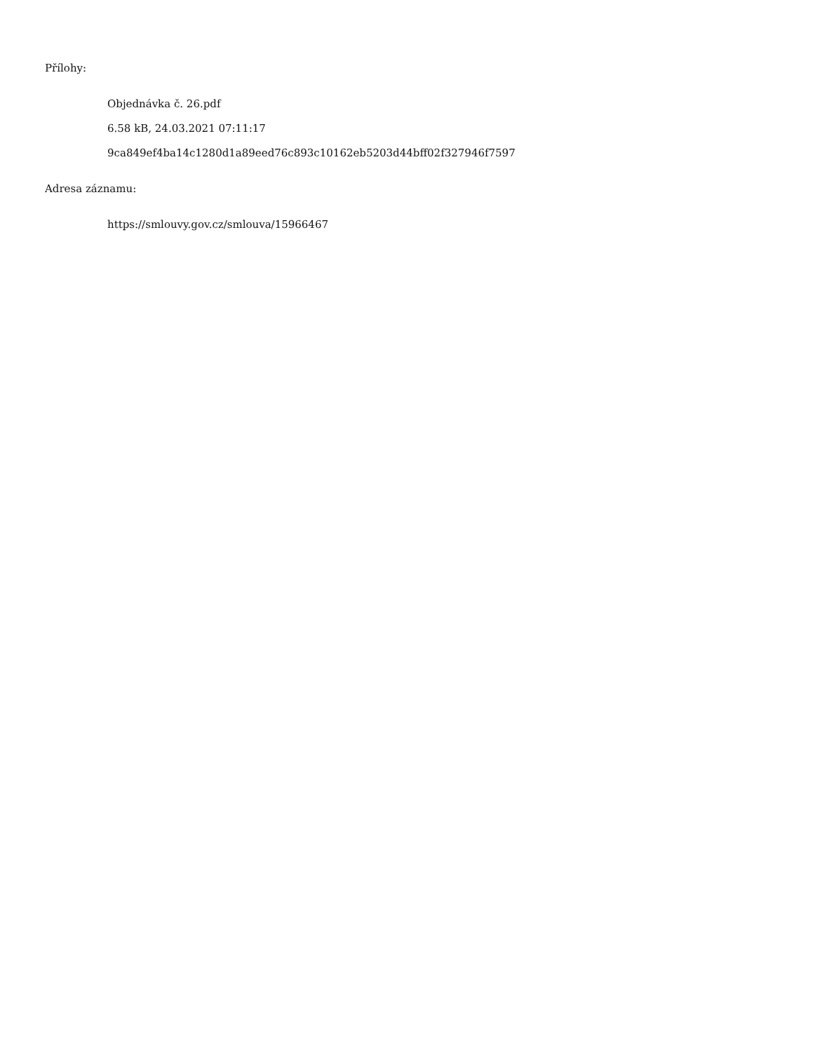Přílohy:
Objednávka č. 26.pdf
6.58 kB, 24.03.2021 07:11:17
9ca849ef4ba14c1280d1a89eed76c893c10162eb5203d44bff02f327946f7597
Adresa záznamu:
https://smlouvy.gov.cz/smlouva/15966467